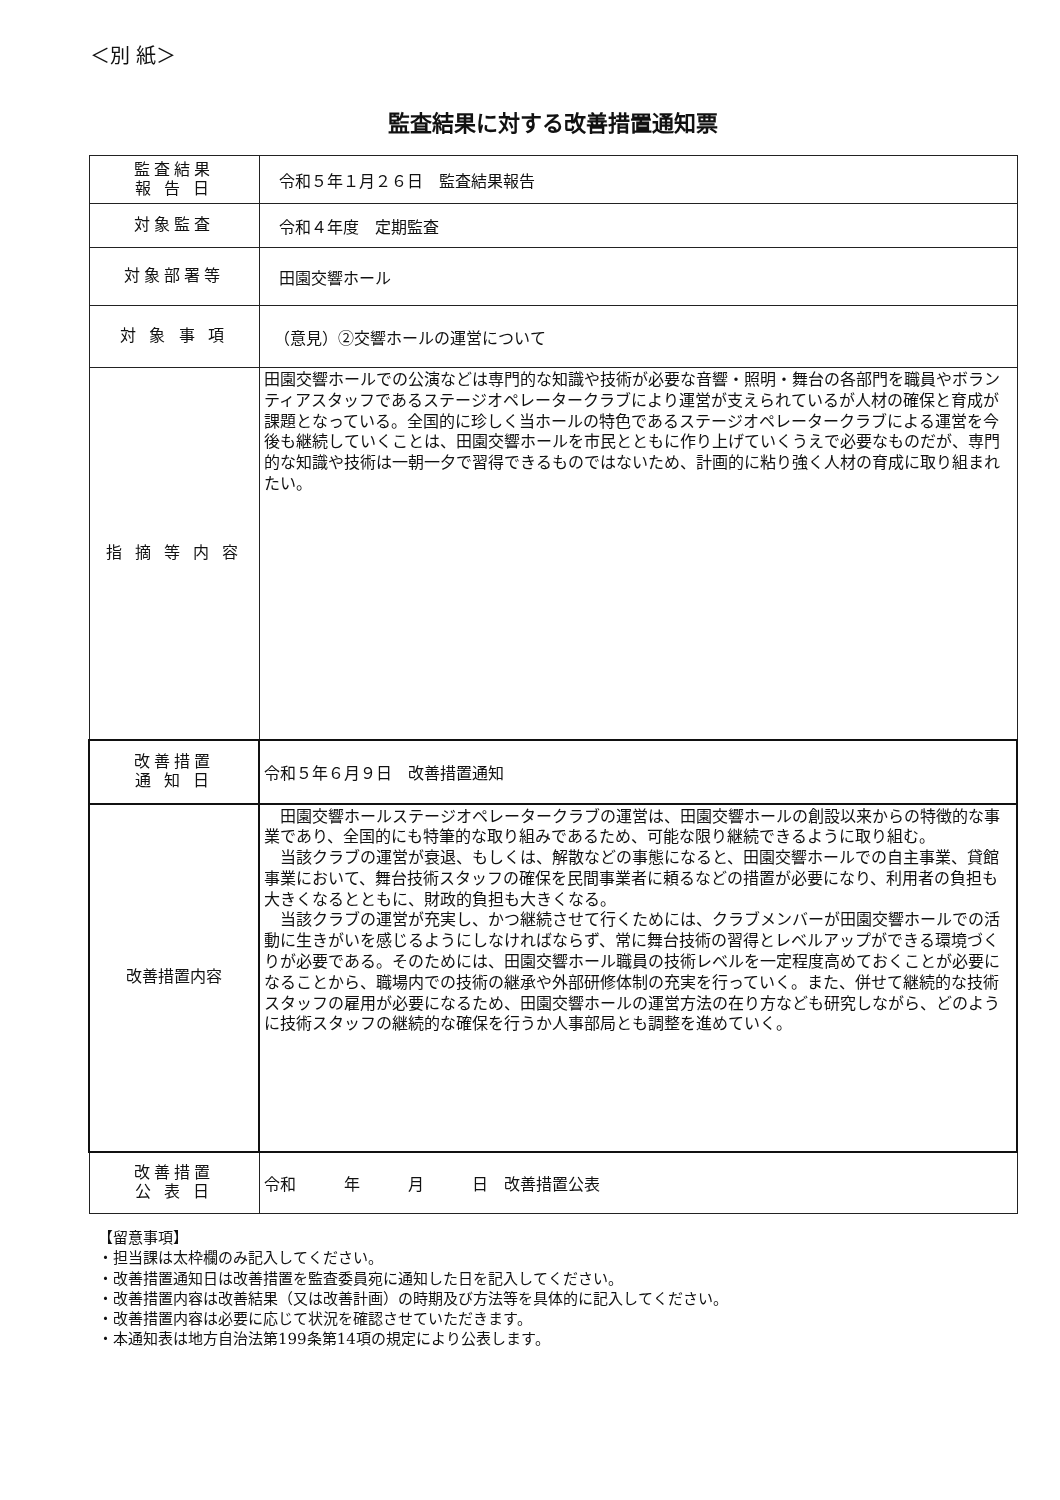＜別 紙＞
監査結果に対する改善措置通知票
| 監査結果 報 告 日 | 令和５年１月２６日 監査結果報告 |
| 対象監査 | 令和４年度 定期監査 |
| 対象部署等 | 田園交響ホール |
| 対 象 事 項 | （意見）②交響ホールの運営について |
| 指 摘 等 内 容 | 田園交響ホールでの公演などは専門的な知識や技術が必要な音響・照明・舞台の各部門を職員やボランティアスタッフであるステージオペレータークラブにより運営が支えられているが人材の確保と育成が課題となっている。全国的に珍しく当ホールの特色であるステージオペレータークラブによる運営を今後も継続していくことは、田園交響ホールを市民とともに作り上げていくうえで必要なものだが、専門的な知識や技術は一朝一夕で習得できるものではないため、計画的に粘り強く人材の育成に取り組まれたい。 |
| 改善措置 通 知 日 | 令和５年６月９日 改善措置通知 |
| 改善措置内容 | 田園交響ホールステージオペレータークラブの運営は、田園交響ホールの創設以来からの特徴的な事業であり、全国的にも特筆的な取り組みであるため、可能な限り継続できるように取り組む。 当該クラブの運営が衰退、もしくは、解散などの事態になると、田園交響ホールでの自主事業、貸館事業において、舞台技術スタッフの確保を民間事業者に頼るなどの措置が必要になり、利用者の負担も大きくなるとともに、財政的負担も大きくなる。 当該クラブの運営が充実し、かつ継続させて行くためには、クラブメンバーが田園交響ホールでの活動に生きがいを感じるようにしなければならず、常に舞台技術の習得とレベルアップができる環境づくりが必要である。そのためには、田園交響ホール職員の技術レベルを一定程度高めておくことが必要になることから、職場内での技術の継承や外部研修体制の充実を行っていく。また、併せて継続的な技術スタッフの雇用が必要になるため、田園交響ホールの運営方法の在り方なども研究しながら、どのように技術スタッフの継続的な確保を行うか人事部局とも調整を進めていく。 |
| 改善措置 公 表 日 | 令和 年 月 日 改善措置公表 |
【留意事項】
・担当課は太枠欄のみ記入してください。
・改善措置通知日は改善措置を監査委員宛に通知した日を記入してください。
・改善措置内容は改善結果（又は改善計画）の時期及び方法等を具体的に記入してください。
・改善措置内容は必要に応じて状況を確認させていただきます。
・本通知表は地方自治法第199条第14項の規定により公表します。